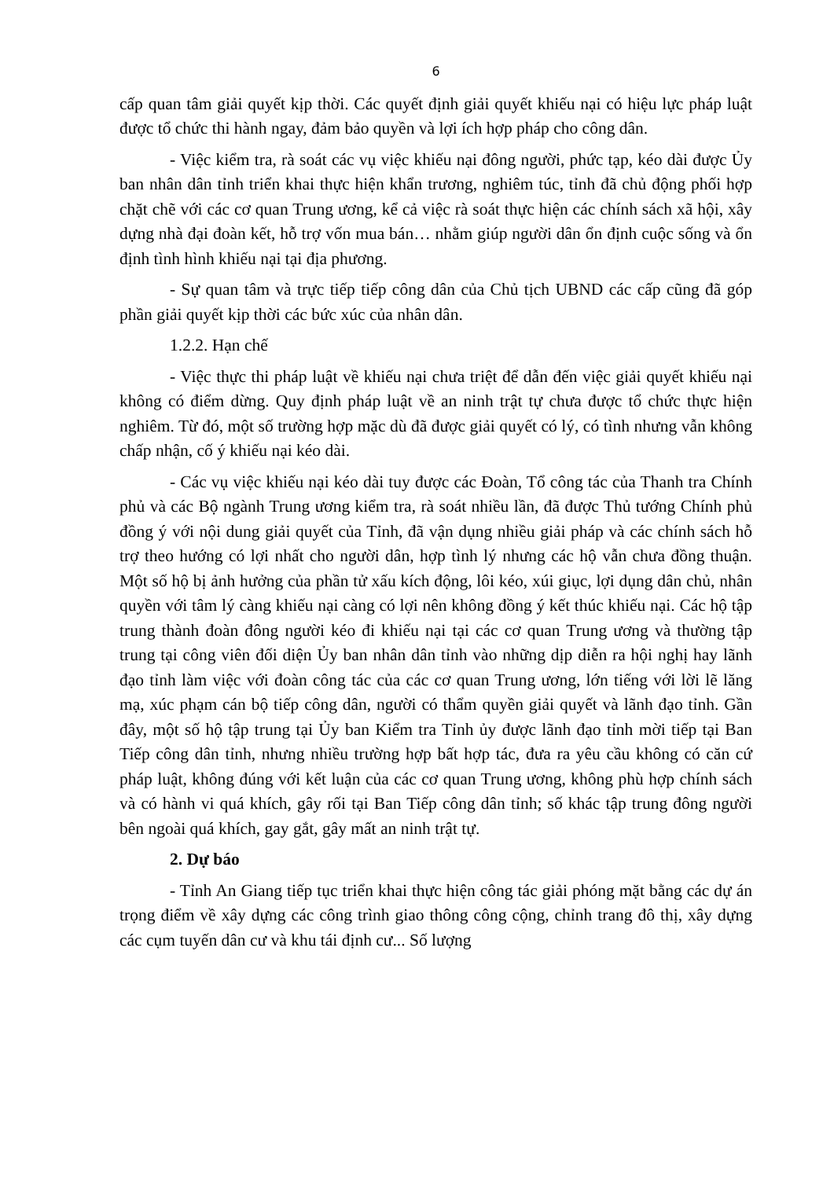6
cấp quan tâm giải quyết kịp thời. Các quyết định giải quyết khiếu nại có hiệu lực pháp luật được tổ chức thi hành ngay, đảm bảo quyền và lợi ích hợp pháp cho công dân.
- Việc kiểm tra, rà soát các vụ việc khiếu nại đông người, phức tạp, kéo dài được Ủy ban nhân dân tỉnh triển khai thực hiện khẩn trương, nghiêm túc, tỉnh đã chủ động phối hợp chặt chẽ với các cơ quan Trung ương, kể cả việc rà soát thực hiện các chính sách xã hội, xây dựng nhà đại đoàn kết, hỗ trợ vốn mua bán… nhằm giúp người dân ổn định cuộc sống và ổn định tình hình khiếu nại tại địa phương.
- Sự quan tâm và trực tiếp tiếp công dân của Chủ tịch UBND các cấp cũng đã góp phần giải quyết kịp thời các bức xúc của nhân dân.
1.2.2. Hạn chế
- Việc thực thi pháp luật về khiếu nại chưa triệt để dẫn đến việc giải quyết khiếu nại không có điểm dừng. Quy định pháp luật về an ninh trật tự chưa được tổ chức thực hiện nghiêm. Từ đó, một số trường hợp mặc dù đã được giải quyết có lý, có tình nhưng vẫn không chấp nhận, cố ý khiếu nại kéo dài.
- Các vụ việc khiếu nại kéo dài tuy được các Đoàn, Tổ công tác của Thanh tra Chính phủ và các Bộ ngành Trung ương kiểm tra, rà soát nhiều lần, đã được Thủ tướng Chính phủ đồng ý với nội dung giải quyết của Tỉnh, đã vận dụng nhiều giải pháp và các chính sách hỗ trợ theo hướng có lợi nhất cho người dân, hợp tình lý nhưng các hộ vẫn chưa đồng thuận. Một số hộ bị ảnh hưởng của phần tử xấu kích động, lôi kéo, xúi giục, lợi dụng dân chủ, nhân quyền với tâm lý càng khiếu nại càng có lợi nên không đồng ý kết thúc khiếu nại. Các hộ tập trung thành đoàn đông người kéo đi khiếu nại tại các cơ quan Trung ương và thường tập trung tại công viên đối diện Ủy ban nhân dân tỉnh vào những dịp diễn ra hội nghị hay lãnh đạo tỉnh làm việc với đoàn công tác của các cơ quan Trung ương, lớn tiếng với lời lẽ lăng mạ, xúc phạm cán bộ tiếp công dân, người có thẩm quyền giải quyết và lãnh đạo tỉnh. Gần đây, một số hộ tập trung tại Ủy ban Kiểm tra Tỉnh ủy được lãnh đạo tỉnh mời tiếp tại Ban Tiếp công dân tỉnh, nhưng nhiều trường hợp bất hợp tác, đưa ra yêu cầu không có căn cứ pháp luật, không đúng với kết luận của các cơ quan Trung ương, không phù hợp chính sách và có hành vi quá khích, gây rối tại Ban Tiếp công dân tỉnh; số khác tập trung đông người bên ngoài quá khích, gay gắt, gây mất an ninh trật tự.
2. Dự báo
- Tỉnh An Giang tiếp tục triển khai thực hiện công tác giải phóng mặt bằng các dự án trọng điểm về xây dựng các công trình giao thông công cộng, chỉnh trang đô thị, xây dựng các cụm tuyến dân cư và khu tái định cư... Số lượng